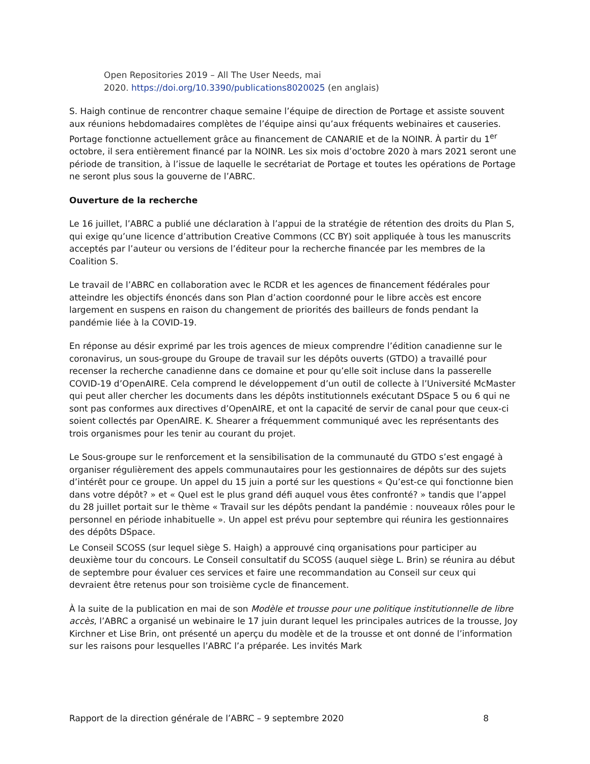Open Repositories 2019 – All The User Needs, mai
2020. https://doi.org/10.3390/publications8020025 (en anglais)
S. Haigh continue de rencontrer chaque semaine l’équipe de direction de Portage et assiste souvent aux réunions hebdomadaires complètes de l’équipe ainsi qu’aux fréquents webinaires et causeries. Portage fonctionne actuellement grâce au financement de CANARIE et de la NOINR. À partir du 1<sup>er</sup> octobre, il sera entièrement financé par la NOINR. Les six mois d’octobre 2020 à mars 2021 seront une période de transition, à l’issue de laquelle le secrétariat de Portage et toutes les opérations de Portage ne seront plus sous la gouverne de l’ABRC.
Ouverture de la recherche
Le 16 juillet, l’ABRC a publié une déclaration à l’appui de la stratégie de rétention des droits du Plan S, qui exige qu’une licence d’attribution Creative Commons (CC BY) soit appliquée à tous les manuscrits acceptés par l’auteur ou versions de l’éditeur pour la recherche financée par les membres de la Coalition S.
Le travail de l’ABRC en collaboration avec le RCDR et les agences de financement fédérales pour atteindre les objectifs énoncés dans son Plan d’action coordonné pour le libre accès est encore largement en suspens en raison du changement de priorités des bailleurs de fonds pendant la pandémie liée à la COVID-19.
En réponse au désir exprimé par les trois agences de mieux comprendre l’édition canadienne sur le coronavirus, un sous-groupe du Groupe de travail sur les dépôts ouverts (GTDO) a travaillé pour recenser la recherche canadienne dans ce domaine et pour qu’elle soit incluse dans la passerelle COVID-19 d’OpenAIRE. Cela comprend le développement d’un outil de collecte à l’Université McMaster qui peut aller chercher les documents dans les dépôts institutionnels exécutant DSpace 5 ou 6 qui ne sont pas conformes aux directives d’OpenAIRE, et ont la capacité de servir de canal pour que ceux-ci soient collectés par OpenAIRE. K. Shearer a fréquemment communiqué avec les représentants des trois organismes pour les tenir au courant du projet.
Le Sous-groupe sur le renforcement et la sensibilisation de la communauté du GTDO s’est engagé à organiser régulièrement des appels communautaires pour les gestionnaires de dépôts sur des sujets d’intérêt pour ce groupe. Un appel du 15 juin a porté sur les questions « Qu’est-ce qui fonctionne bien dans votre dépôt? » et « Quel est le plus grand défi auquel vous êtes confronté? » tandis que l’appel du 28 juillet portait sur le thème « Travail sur les dépôts pendant la pandémie : nouveaux rôles pour le personnel en période inhabituelle ». Un appel est prévu pour septembre qui réunira les gestionnaires des dépôts DSpace.
Le Conseil SCOSS (sur lequel siège S. Haigh) a approuvé cinq organisations pour participer au deuxième tour du concours. Le Conseil consultatif du SCOSS (auquel siège L. Brin) se réunira au début de septembre pour évaluer ces services et faire une recommandation au Conseil sur ceux qui devraient être retenus pour son troisième cycle de financement.
À la suite de la publication en mai de son Modèle et trousse pour une politique institutionnelle de libre accès, l’ABRC a organisé un webinaire le 17 juin durant lequel les principales autrices de la trousse, Joy Kirchner et Lise Brin, ont présenté un aperçu du modèle et de la trousse et ont donné de l’information sur les raisons pour lesquelles l’ABRC l’a préparée. Les invités Mark
Rapport de la direction générale de l’ABRC – 9 septembre 2020 8